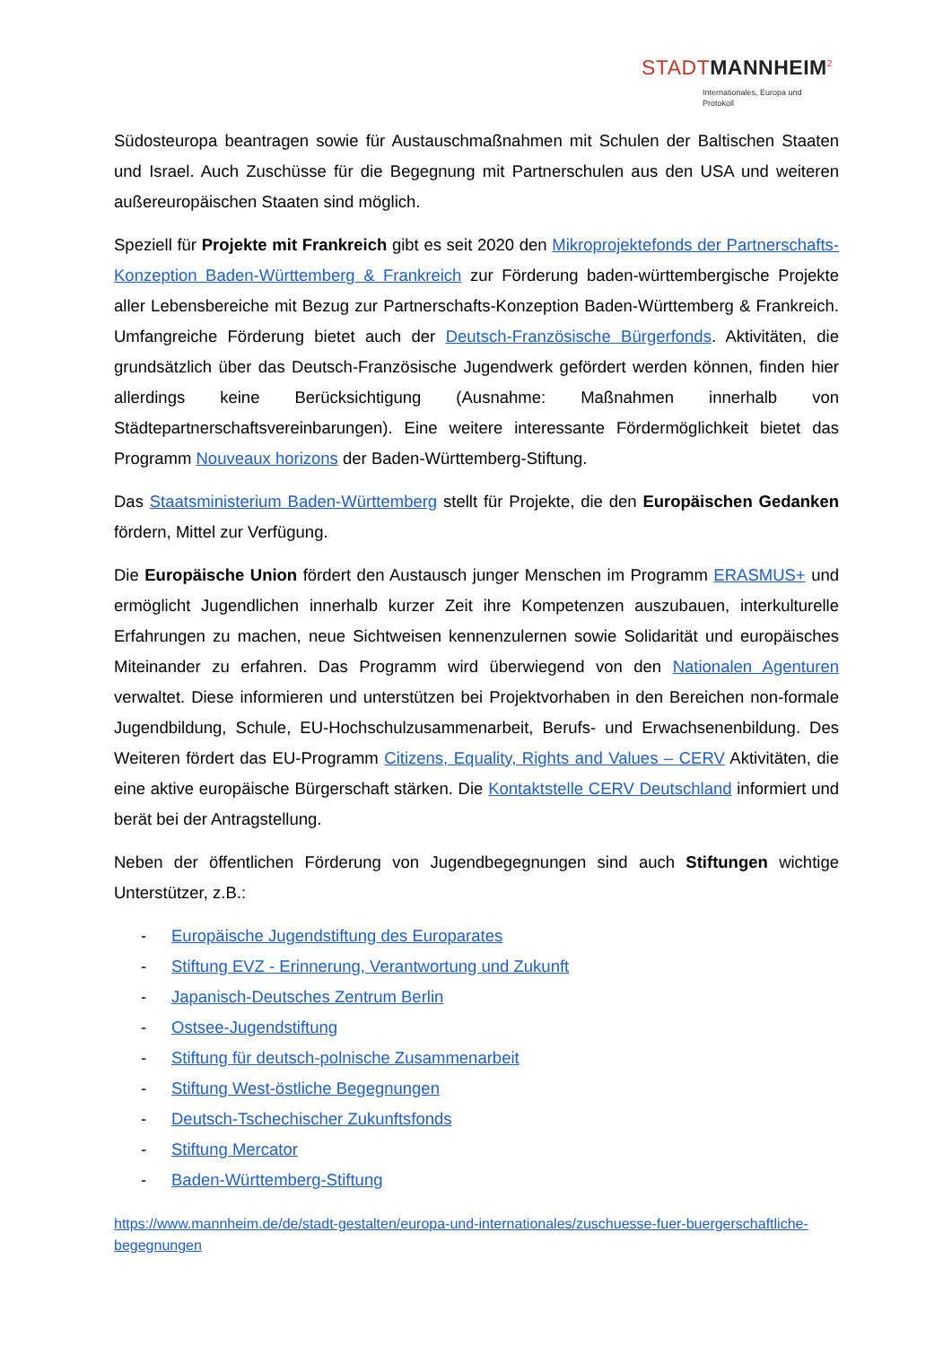STADTMANNHEIM<sup>2</sup>
Internationales, Europa und
Protokoll
Südosteuropa beantragen sowie für Austauschmaßnahmen mit Schulen der Baltischen Staaten und Israel. Auch Zuschüsse für die Begegnung mit Partnerschulen aus den USA und weiteren außereuropäischen Staaten sind möglich.
Speziell für Projekte mit Frankreich gibt es seit 2020 den Mikroprojektefonds der Partnerschafts-Konzeption Baden-Württemberg & Frankreich zur Förderung baden-württembergische Projekte aller Lebensbereiche mit Bezug zur Partnerschafts-Konzeption Baden-Württemberg & Frankreich. Umfangreiche Förderung bietet auch der Deutsch-Französische Bürgerfonds. Aktivitäten, die grundsätzlich über das Deutsch-Französische Jugendwerk gefördert werden können, finden hier allerdings keine Berücksichtigung (Ausnahme: Maßnahmen innerhalb von Städtepartnerschaftsvereinbarungen). Eine weitere interessante Fördermöglichkeit bietet das Programm Nouveaux horizons der Baden-Württemberg-Stiftung.
Das Staatsministerium Baden-Württemberg stellt für Projekte, die den Europäischen Gedanken fördern, Mittel zur Verfügung.
Die Europäische Union fördert den Austausch junger Menschen im Programm ERASMUS+ und ermöglicht Jugendlichen innerhalb kurzer Zeit ihre Kompetenzen auszubauen, interkulturelle Erfahrungen zu machen, neue Sichtweisen kennenzulernen sowie Solidarität und europäisches Miteinander zu erfahren. Das Programm wird überwiegend von den Nationalen Agenturen verwaltet. Diese informieren und unterstützen bei Projektvorhaben in den Bereichen non-formale Jugendbildung, Schule, EU-Hochschulzusammenarbeit, Berufs- und Erwachsenenbildung. Des Weiteren fördert das EU-Programm Citizens, Equality, Rights and Values – CERV Aktivitäten, die eine aktive europäische Bürgerschaft stärken. Die Kontaktstelle CERV Deutschland informiert und berät bei der Antragstellung.
Neben der öffentlichen Förderung von Jugendbegegnungen sind auch Stiftungen wichtige Unterstützer, z.B.:
- Europäische Jugendstiftung des Europarates
- Stiftung EVZ - Erinnerung, Verantwortung und Zukunft
- Japanisch-Deutsches Zentrum Berlin
- Ostsee-Jugendstiftung
- Stiftung für deutsch-polnische Zusammenarbeit
- Stiftung West-östliche Begegnungen
- Deutsch-Tschechischer Zukunftsfonds
- Stiftung Mercator
- Baden-Württemberg-Stiftung
https://www.mannheim.de/de/stadt-gestalten/europa-und-internationales/zuschuesse-fuer-buergerschaftliche-begegnungen